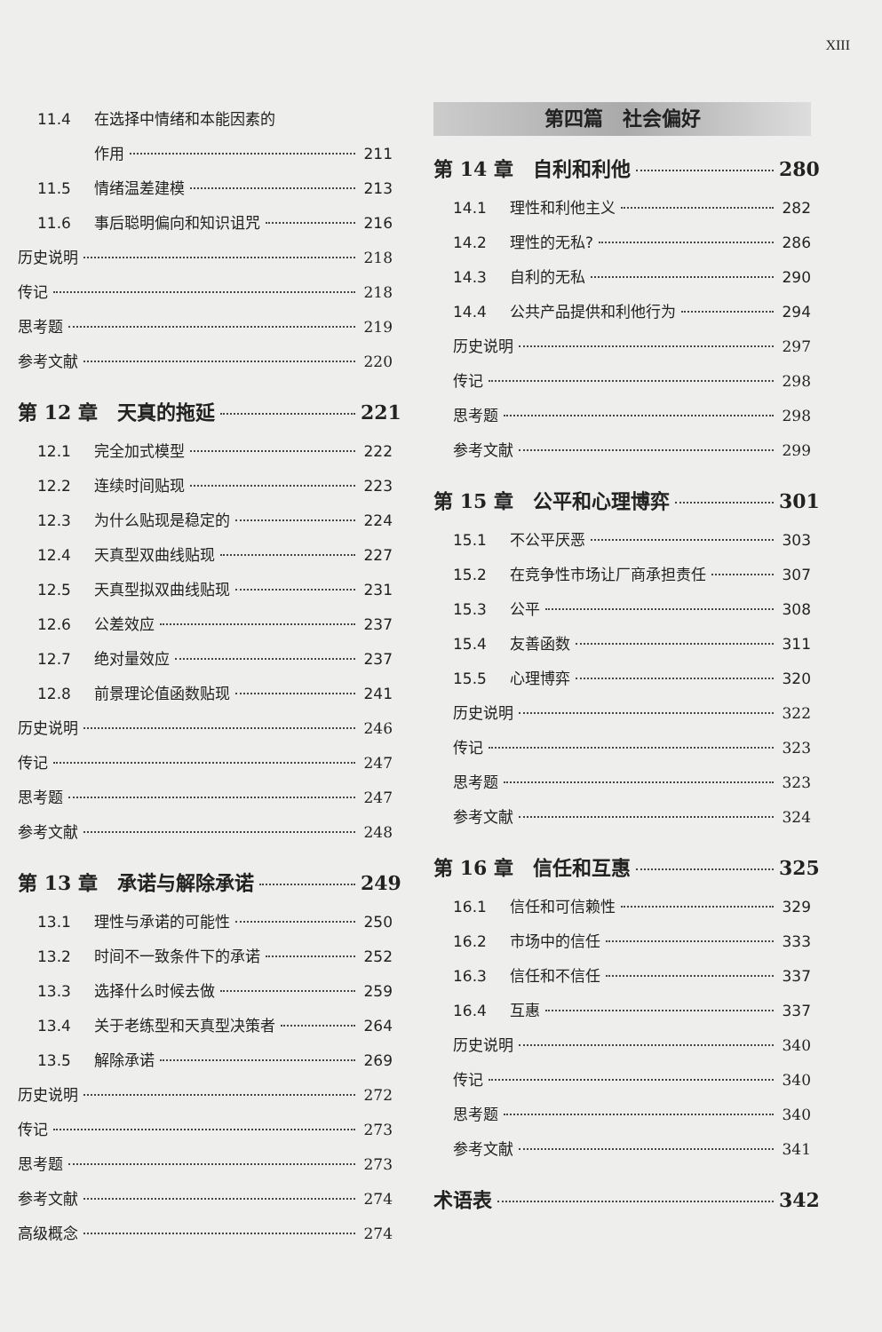XIII
11.4 在选择中情绪和本能因素的
作用 211
11.5 情绪温差建模 213
11.6 事后聪明偏向和知识诅咒 216
历史说明 218
传记 218
思考题 219
参考文献 220
第 12 章 天真的拖延 221
12.1 完全加式模型 222
12.2 连续时间贴现 223
12.3 为什么贴现是稳定的 224
12.4 天真型双曲线贴现 227
12.5 天真型拟双曲线贴现 231
12.6 公差效应 237
12.7 绝对量效应 237
12.8 前景理论值函数贴现 241
历史说明 246
传记 247
思考题 247
参考文献 248
第 13 章 承诺与解除承诺 249
13.1 理性与承诺的可能性 250
13.2 时间不一致条件下的承诺 252
13.3 选择什么时候去做 259
13.4 关于老练型和天真型决策者 264
13.5 解除承诺 269
历史说明 272
传记 273
思考题 273
参考文献 274
高级概念 274
第四篇　社会偏好
第 14 章 自利和利他 280
14.1 理性和利他主义 282
14.2 理性的无私? 286
14.3 自利的无私 290
14.4 公共产品提供和利他行为 294
历史说明 297
传记 298
思考题 298
参考文献 299
第 15 章 公平和心理博弈 301
15.1 不公平厌恶 303
15.2 在竞争性市场让厂商承担责任 307
15.3 公平 308
15.4 友善函数 311
15.5 心理博弈 320
历史说明 322
传记 323
思考题 323
参考文献 324
第 16 章 信任和互惠 325
16.1 信任和可信赖性 329
16.2 市场中的信任 333
16.3 信任和不信任 337
16.4 互惠 337
历史说明 340
传记 340
思考题 340
参考文献 341
术语表 342